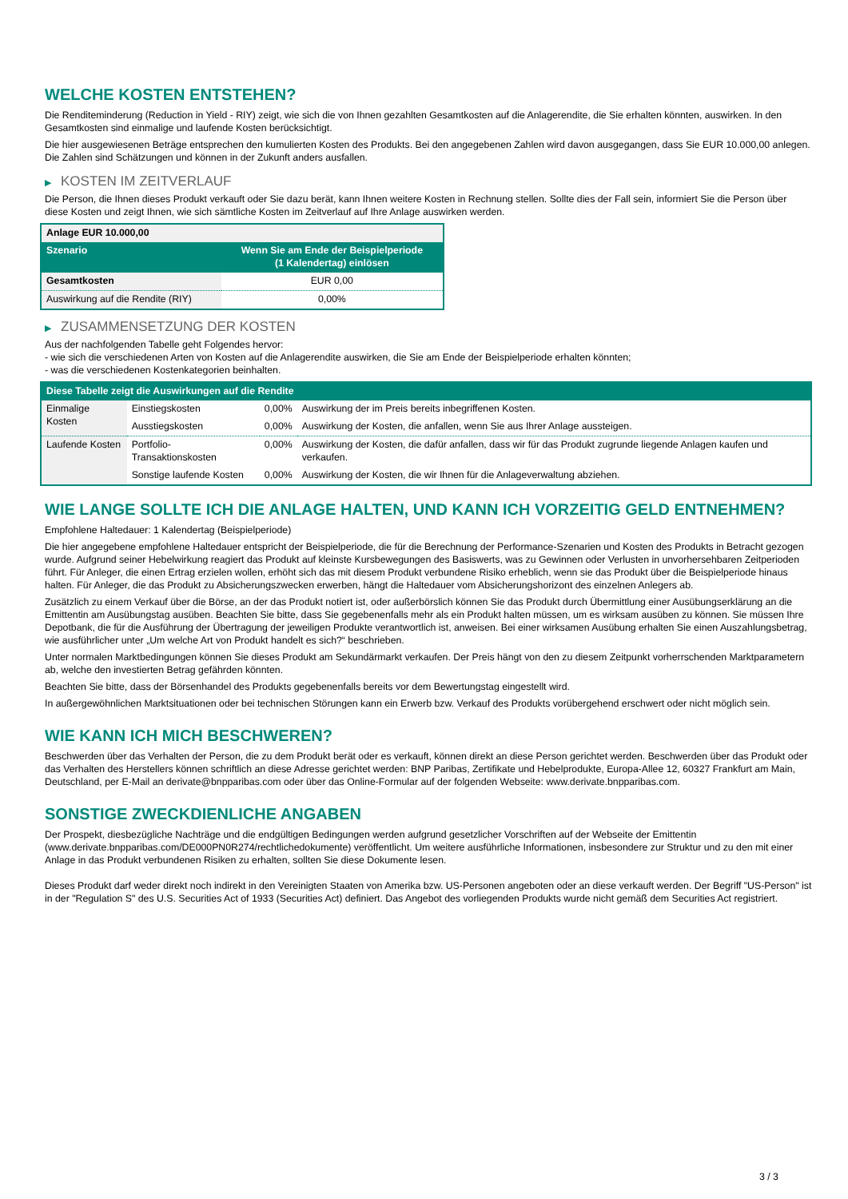WELCHE KOSTEN ENTSTEHEN?
Die Renditeminderung (Reduction in Yield - RIY) zeigt, wie sich die von Ihnen gezahlten Gesamtkosten auf die Anlagerendite, die Sie erhalten könnten, auswirken. In den Gesamtkosten sind einmalige und laufende Kosten berücksichtigt.
Die hier ausgewiesenen Beträge entsprechen den kumulierten Kosten des Produkts. Bei den angegebenen Zahlen wird davon ausgegangen, dass Sie EUR 10.000,00 anlegen. Die Zahlen sind Schätzungen und können in der Zukunft anders ausfallen.
▶ KOSTEN IM ZEITVERLAUF
Die Person, die Ihnen dieses Produkt verkauft oder Sie dazu berät, kann Ihnen weitere Kosten in Rechnung stellen. Sollte dies der Fall sein, informiert Sie die Person über diese Kosten und zeigt Ihnen, wie sich sämtliche Kosten im Zeitverlauf auf Ihre Anlage auswirken werden.
| Anlage EUR 10.000,00 | |
| --- | --- |
| Szenario | Wenn Sie am Ende der Beispielperiode (1 Kalendertag) einlösen |
| Gesamtkosten | EUR 0,00 |
| Auswirkung auf die Rendite (RIY) | 0,00% |
▶ ZUSAMMENSETZUNG DER KOSTEN
Aus der nachfolgenden Tabelle geht Folgendes hervor:
- wie sich die verschiedenen Arten von Kosten auf die Anlagerendite auswirken, die Sie am Ende der Beispielperiode erhalten könnten;
- was die verschiedenen Kostenkategorien beinhalten.
| Diese Tabelle zeigt die Auswirkungen auf die Rendite | | | |
| --- | --- | --- | --- |
| Einmalige Kosten | Einstiegskosten | 0,00% | Auswirkung der im Preis bereits inbegriffenen Kosten. |
| | Ausstiegskosten | 0,00% | Auswirkung der Kosten, die anfallen, wenn Sie aus Ihrer Anlage aussteigen. |
| Laufende Kosten | Portfolio-Transaktionskosten | 0,00% | Auswirkung der Kosten, die dafür anfallen, dass wir für das Produkt zugrunde liegende Anlagen kaufen und verkaufen. |
| | Sonstige laufende Kosten | 0,00% | Auswirkung der Kosten, die wir Ihnen für die Anlageverwaltung abziehen. |
WIE LANGE SOLLTE ICH DIE ANLAGE HALTEN, UND KANN ICH VORZEITIG GELD ENTNEHMEN?
Empfohlene Haltedauer: 1 Kalendertag (Beispielperiode)
Die hier angegebene empfohlene Haltedauer entspricht der Beispielperiode, die für die Berechnung der Performance-Szenarien und Kosten des Produkts in Betracht gezogen wurde. Aufgrund seiner Hebelwirkung reagiert das Produkt auf kleinste Kursbewegungen des Basiswerts, was zu Gewinnen oder Verlusten in unvorhersehbaren Zeitperioden führt. Für Anleger, die einen Ertrag erzielen wollen, erhöht sich das mit diesem Produkt verbundene Risiko erheblich, wenn sie das Produkt über die Beispielperiode hinaus halten. Für Anleger, die das Produkt zu Absicherungszwecken erwerben, hängt die Haltedauer vom Absicherungshorizont des einzelnen Anlegers ab.
Zusätzlich zu einem Verkauf über die Börse, an der das Produkt notiert ist, oder außerbörslich können Sie das Produkt durch Übermittlung einer Ausübungserklärung an die Emittentin am Ausübungstag ausüben. Beachten Sie bitte, dass Sie gegebenenfalls mehr als ein Produkt halten müssen, um es wirksam ausüben zu können. Sie müssen Ihre Depotbank, die für die Ausführung der Übertragung der jeweiligen Produkte verantwortlich ist, anweisen. Bei einer wirksamen Ausübung erhalten Sie einen Auszahlungsbetrag, wie ausführlicher unter „Um welche Art von Produkt handelt es sich?“ beschrieben.
Unter normalen Marktbedingungen können Sie dieses Produkt am Sekundärmarkt verkaufen. Der Preis hängt von den zu diesem Zeitpunkt vorherrschenden Marktparametern ab, welche den investierten Betrag gefährden könnten.
Beachten Sie bitte, dass der Börsenhandel des Produkts gegebenenfalls bereits vor dem Bewertungstag eingestellt wird.
In außergewöhnlichen Marktsituationen oder bei technischen Störungen kann ein Erwerb bzw. Verkauf des Produkts vorübergehend erschwert oder nicht möglich sein.
WIE KANN ICH MICH BESCHWEREN?
Beschwerden über das Verhalten der Person, die zu dem Produkt berät oder es verkauft, können direkt an diese Person gerichtet werden. Beschwerden über das Produkt oder das Verhalten des Herstellers können schriftlich an diese Adresse gerichtet werden: BNP Paribas, Zertifikate und Hebelprodukte, Europa-Allee 12, 60327 Frankfurt am Main, Deutschland, per E-Mail an derivate@bnpparibas.com oder über das Online-Formular auf der folgenden Webseite: www.derivate.bnpparibas.com.
SONSTIGE ZWECKDIENLICHE ANGABEN
Der Prospekt, diesbezügliche Nachträge und die endgültigen Bedingungen werden aufgrund gesetzlicher Vorschriften auf der Webseite der Emittentin (www.derivate.bnpparibas.com/DE000PN0R274/rechtlichedokumente) veröffentlicht. Um weitere ausführliche Informationen, insbesondere zur Struktur und zu den mit einer Anlage in das Produkt verbundenen Risiken zu erhalten, sollten Sie diese Dokumente lesen.
Dieses Produkt darf weder direkt noch indirekt in den Vereinigten Staaten von Amerika bzw. US-Personen angeboten oder an diese verkauft werden. Der Begriff "US-Person" ist in der "Regulation S" des U.S. Securities Act of 1933 (Securities Act) definiert. Das Angebot des vorliegenden Produkts wurde nicht gemäß dem Securities Act registriert.
3 / 3